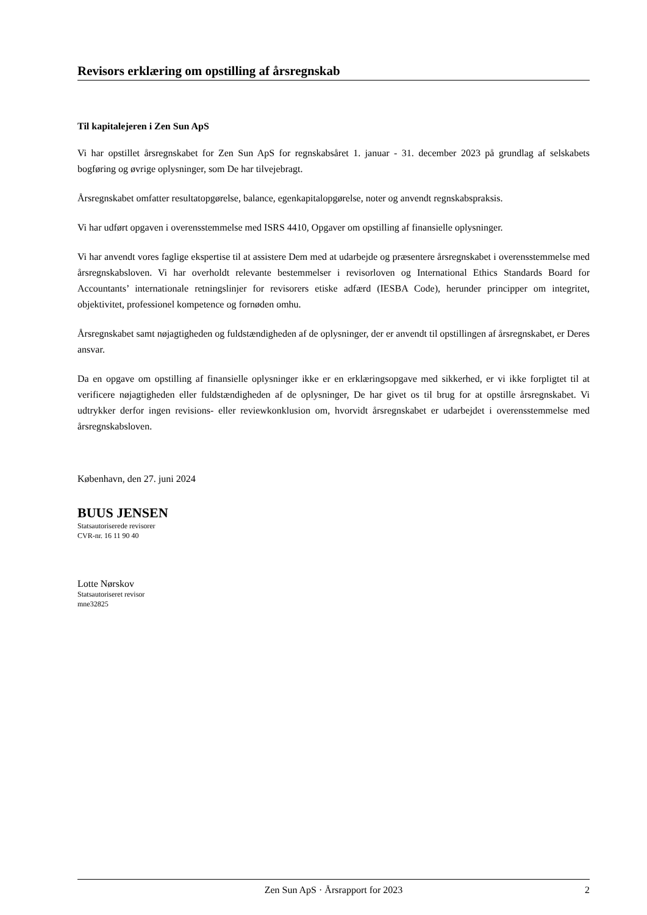Revisors erklæring om opstilling af årsregnskab
Til kapitalejeren i Zen Sun ApS
Vi har opstillet årsregnskabet for Zen Sun ApS for regnskabsåret 1. januar - 31. december 2023 på grundlag af selskabets bogføring og øvrige oplysninger, som De har tilvejebragt.
Årsregnskabet omfatter resultatopgørelse, balance, egenkapitalopgørelse, noter og anvendt regnskabspraksis.
Vi har udført opgaven i overensstemmelse med ISRS 4410, Opgaver om opstilling af finansielle oplysninger.
Vi har anvendt vores faglige ekspertise til at assistere Dem med at udarbejde og præsentere årsregnskabet i overensstemmelse med årsregnskabsloven. Vi har overholdt relevante bestemmelser i revisorloven og International Ethics Standards Board for Accountants’ internationale retningslinjer for revisorers etiske adfærd (IESBA Code), herunder principper om integritet, objektivitet, professionel kompetence og fornøden omhu.
Årsregnskabet samt nøjagtigheden og fuldstændigheden af de oplysninger, der er anvendt til opstillingen af årsregnskabet, er Deres ansvar.
Da en opgave om opstilling af finansielle oplysninger ikke er en erklæringsopgave med sikkerhed, er vi ikke forpligtet til at verificere nøjagtigheden eller fuldstændigheden af de oplysninger, De har givet os til brug for at opstille årsregnskabet. Vi udtrykker derfor ingen revisions- eller reviewkonklusion om, hvorvidt årsregnskabet er udarbejdet i overensstemmelse med årsregnskabsloven.
København, den 27. juni 2024
BUUS JENSEN
Statsautoriserede revisorer
CVR-nr. 16 11 90 40
Lotte Nørskov
Statsautoriseret revisor
mne32825
Zen Sun ApS · Årsrapport for 2023 2